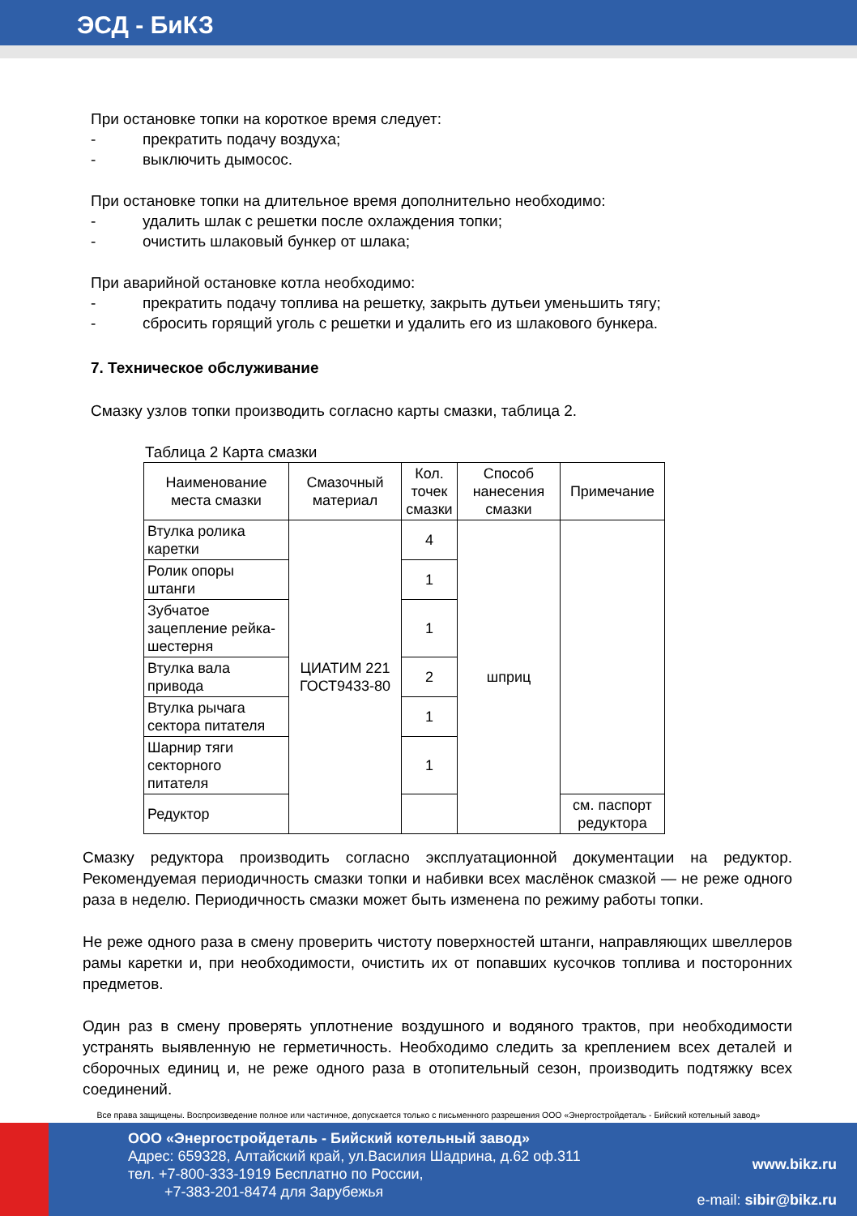ЭСД - БиКЗ
При остановке топки на короткое время следует:
- прекратить подачу воздуха;
- выключить дымосос.
При остановке топки на длительное время дополнительно необходимо:
- удалить шлак с решетки после охлаждения топки;
- очистить шлаковый бункер от шлака;
При аварийной остановке котла необходимо:
- прекратить подачу топлива на решетку, закрыть дутьеи уменьшить тягу;
- сбросить горящий уголь с решетки и удалить его из шлакового бункера.
7. Техническое обслуживание
Смазку узлов топки производить согласно карты смазки, таблица 2.
Таблица 2 Карта смазки
| Наименование места смазки | Смазочный материал | Кол. точек смазки | Способ нанесения смазки | Примечание |
| --- | --- | --- | --- | --- |
| Втулка ролика каретки | ЦИАТИМ 221 ГОСТ9433-80 | 4 | шприц | |
| Ролик опоры штанги | | 1 | | |
| Зубчатое зацепление рейка-шестерня | | 1 | | |
| Втулка вала привода | | 2 | | |
| Втулка рычага сектора питателя | | 1 | | |
| Шарнир тяги секторного питателя | | 1 | | |
| Редуктор | | | | см. паспорт редуктора |
Смазку редуктора производить согласно эксплуатационной документации на редуктор. Рекомендуемая периодичность смазки топки и набивки всех маслёнок смазкой — не реже одного раза в неделю. Периодичность смазки может быть изменена по режиму работы топки.
Не реже одного раза в смену проверить чистоту поверхностей штанги, направляющих швеллеров рамы каретки и, при необходимости, очистить их от попавших кусочков топлива и посторонних предметов.
Один раз в смену проверять уплотнение воздушного и водяного трактов, при необходимости устранять выявленную не герметичность. Необходимо следить за креплением всех деталей и сборочных единиц и, не реже одного раза в отопительный сезон, производить подтяжку всех соединений.
Все права защищены. Воспроизведение полное или частичное, допускается только с письменного разрешения ООО «Энергостройдеталь - Бийский котельный завод»
ООО «Энергостройдеталь - Бийский котельный завод»
Адрес: 659328, Алтайский край, ул.Василия Шадрина, д.62 оф.311
тел. +7-800-333-1919 Бесплатно по России,
+7-383-201-8474 для Зарубежья
www.bikz.ru
e-mail: sibir@bikz.ru